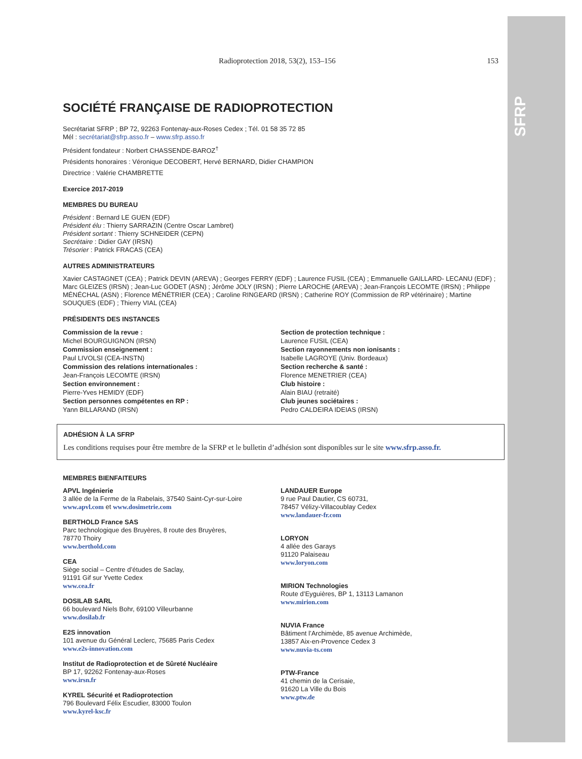SFRP
Radioprotection 2018, 53(2), 153–156 153
SOCIÉTÉ FRANÇAISE DE RADIOPROTECTION
Secrétariat SFRP ; BP 72, 92263 Fontenay-aux-Roses Cedex ; Tél. 01 58 35 72 85
Mél : secrétariat@sfrp.asso.fr – www.sfrp.asso.fr
Président fondateur : Norbert CHASSENDE-BAROZ<sup>†</sup>
Présidents honoraires : Véronique DECOBERT, Hervé BERNARD, Didier CHAMPION
Directrice : Valérie CHAMBRETTE
Exercice 2017-2019
MEMBRES DU BUREAU
Président : Bernard LE GUEN (EDF)
Président élu : Thierry SARRAZIN (Centre Oscar Lambret)
Président sortant : Thierry SCHNEIDER (CEPN)
Secrétaire : Didier GAY (IRSN)
Trésorier : Patrick FRACAS (CEA)
AUTRES ADMINISTRATEURS
Xavier CASTAGNET (CEA) ; Patrick DEVIN (AREVA) ; Georges FERRY (EDF) ; Laurence FUSIL (CEA) ; Emmanuelle GAILLARD- LECANU (EDF) ; Marc GLEIZES (IRSN) ; Jean-Luc GODET (ASN) ; Jérôme JOLY (IRSN) ; Pierre LAROCHE (AREVA) ; Jean-François LECOMTE (IRSN) ; Philippe MÉNÉCHAL (ASN) ; Florence MÉNÉTRIER (CEA) ; Caroline RINGEARD (IRSN) ; Catherine ROY (Commission de RP vétérinaire) ; Martine SOUQUES (EDF) ; Thierry VIAL (CEA)
PRÉSIDENTS DES INSTANCES
Commission de la revue :
Michel BOURGUIGNON (IRSN)
Commission enseignement :
Paul LIVOLSI (CEA-INSTN)
Commission des relations internationales :
Jean-François LECOMTE (IRSN)
Section environnement :
Pierre-Yves HEMIDY (EDF)
Section personnes compétentes en RP :
Yann BILLARAND (IRSN)
Section de protection technique :
Laurence FUSIL (CEA)
Section rayonnements non ionisants :
Isabelle LAGROYE (Univ. Bordeaux)
Section recherche & santé :
Florence MENETRIER (CEA)
Club histoire :
Alain BIAU (retraité)
Club jeunes sociétaires :
Pedro CALDEIRA IDEIAS (IRSN)
ADHÉSION À LA SFRP
Les conditions requises pour être membre de la SFRP et le bulletin d’adhésion sont disponibles sur le site www.sfrp.asso.fr.
MEMBRES BIENFAITEURS
APVL Ingénierie
3 allée de la Ferme de la Rabelais, 37540 Saint-Cyr-sur-Loire
www.apvl.com et www.dosimetrie.com
BERTHOLD France SAS
Parc technologique des Bruyères, 8 route des Bruyères,
78770 Thoiry
www.berthold.com
CEA
Siège social – Centre d’études de Saclay,
91191 Gif sur Yvette Cedex
www.cea.fr
DOSILAB SARL
66 boulevard Niels Bohr, 69100 Villeurbanne
www.dosilab.fr
E2S innovation
101 avenue du Général Leclerc, 75685 Paris Cedex
www.e2s-innovation.com
Institut de Radioprotection et de Sûreté Nucléaire
BP 17, 92262 Fontenay-aux-Roses
www.irsn.fr
KYREL Sécurité et Radioprotection
796 Boulevard Félix Escudier, 83000 Toulon
www.kyrel-ksc.fr
LANDAUER Europe
9 rue Paul Dautier, CS 60731,
78457 Vélizy-Villacoublay Cedex
www.landauer-fr.com
LORYON
4 allée des Garays
91120 Palaiseau
www.loryon.com
MIRION Technologies
Route d’Eyguières, BP 1, 13113 Lamanon
www.mirion.com
NUVIA France
Bâtiment l’Archimède, 85 avenue Archimède,
13857 Aix-en-Provence Cedex 3
www.nuvia-ts.com
PTW-France
41 chemin de la Cerisaie,
91620 La Ville du Bois
www.ptw.de